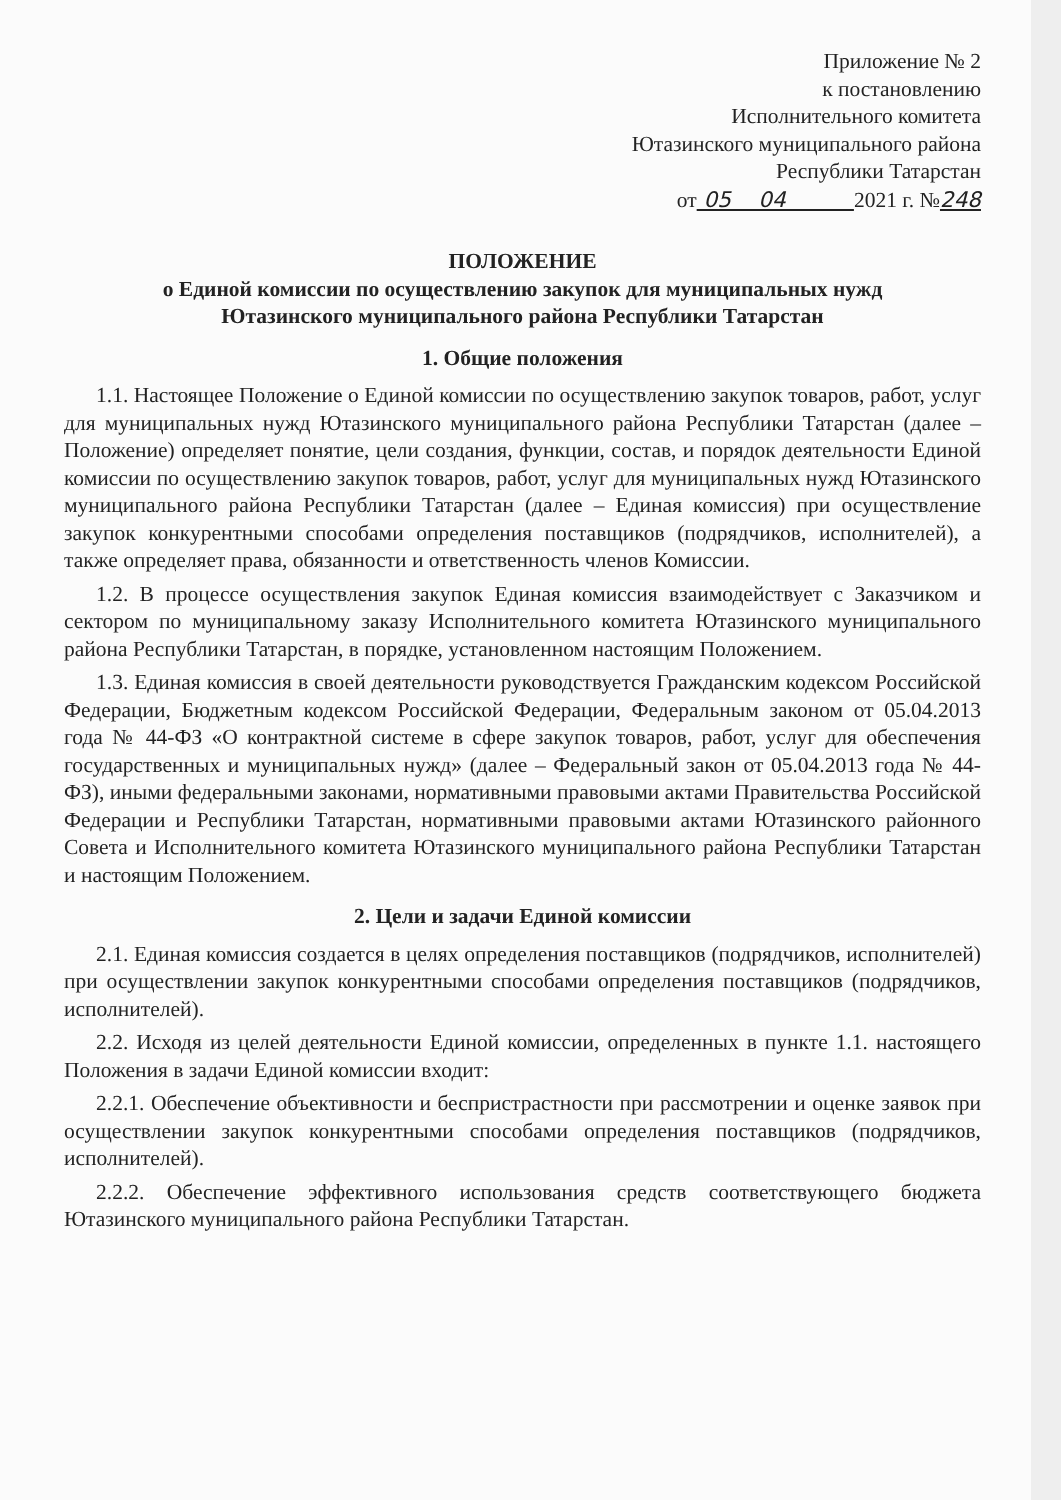Приложение № 2
к постановлению
Исполнительного комитета
Ютазинского муниципального района
Республики Татарстан
от 05 04 2021 г. №248
ПОЛОЖЕНИЕ
о Единой комиссии по осуществлению закупок для муниципальных нужд
Ютазинского муниципального района Республики Татарстан
1. Общие положения
1.1. Настоящее Положение о Единой комиссии по осуществлению закупок товаров, работ, услуг для муниципальных нужд Ютазинского муниципального района Республики Татарстан (далее – Положение) определяет понятие, цели создания, функции, состав, и порядок деятельности Единой комиссии по осуществлению закупок товаров, работ, услуг для муниципальных нужд Ютазинского муниципального района Республики Татарстан (далее – Единая комиссия) при осуществление закупок конкурентными способами определения поставщиков (подрядчиков, исполнителей), а также определяет права, обязанности и ответственность членов Комиссии.
1.2. В процессе осуществления закупок Единая комиссия взаимодействует с Заказчиком и сектором по муниципальному заказу Исполнительного комитета Ютазинского муниципального района Республики Татарстан, в порядке, установленном настоящим Положением.
1.3. Единая комиссия в своей деятельности руководствуется Гражданским кодексом Российской Федерации, Бюджетным кодексом Российской Федерации, Федеральным законом от 05.04.2013 года № 44-ФЗ «О контрактной системе в сфере закупок товаров, работ, услуг для обеспечения государственных и муниципальных нужд» (далее – Федеральный закон от 05.04.2013 года № 44-ФЗ), иными федеральными законами, нормативными правовыми актами Правительства Российской Федерации и Республики Татарстан, нормативными правовыми актами Ютазинского районного Совета и Исполнительного комитета Ютазинского муниципального района Республики Татарстан и настоящим Положением.
2. Цели и задачи Единой комиссии
2.1. Единая комиссия создается в целях определения поставщиков (подрядчиков, исполнителей) при осуществлении закупок конкурентными способами определения поставщиков (подрядчиков, исполнителей).
2.2. Исходя из целей деятельности Единой комиссии, определенных в пункте 1.1. настоящего Положения в задачи Единой комиссии входит:
2.2.1. Обеспечение объективности и беспристрастности при рассмотрении и оценке заявок при осуществлении закупок конкурентными способами определения поставщиков (подрядчиков, исполнителей).
2.2.2. Обеспечение эффективного использования средств соответствующего бюджета Ютазинского муниципального района Республики Татарстан.